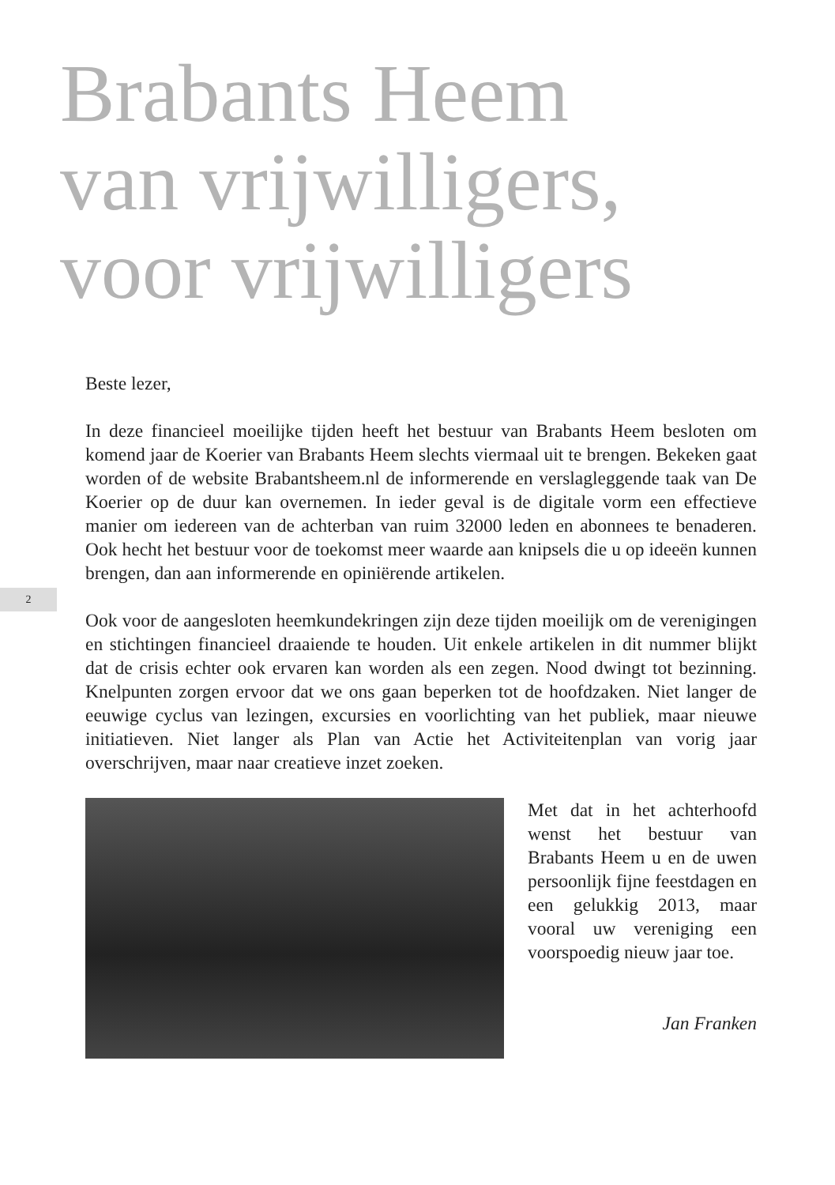Brabants Heem
van vrijwilligers,
voor vrijwilligers
2
Beste lezer,
In deze financieel moeilijke tijden heeft het bestuur van Brabants Heem besloten om komend jaar de Koerier van Brabants Heem slechts viermaal uit te brengen. Bekeken gaat worden of de website Brabantsheem.nl de informerende en verslagleggende taak van De Koerier op de duur kan overnemen. In ieder geval is de digitale vorm een effectieve manier om iedereen van de achterban van ruim 32000 leden en abonnees te benaderen. Ook hecht het bestuur voor de toekomst meer waarde aan knipsels die u op ideeën kunnen brengen, dan aan informerende en opiniërende artikelen.
Ook voor de aangesloten heemkundekringen zijn deze tijden moeilijk om de verenigingen en stichtingen financieel draaiende te houden. Uit enkele artikelen in dit nummer blijkt dat de crisis echter ook ervaren kan worden als een zegen. Nood dwingt tot bezinning. Knelpunten zorgen ervoor dat we ons gaan beperken tot de hoofdzaken. Niet langer de eeuwige cyclus van lezingen, excursies en voorlichting van het publiek, maar nieuwe initiatieven. Niet langer als Plan van Actie het Activiteitenplan van vorig jaar overschrijven, maar naar creatieve inzet zoeken.
Met dat in het achterhoofd wenst het bestuur van Brabants Heem u en de uwen persoonlijk fijne feestdagen en een gelukkig 2013, maar vooral uw vereniging een voorspoedig nieuw jaar toe.
Jan Franken